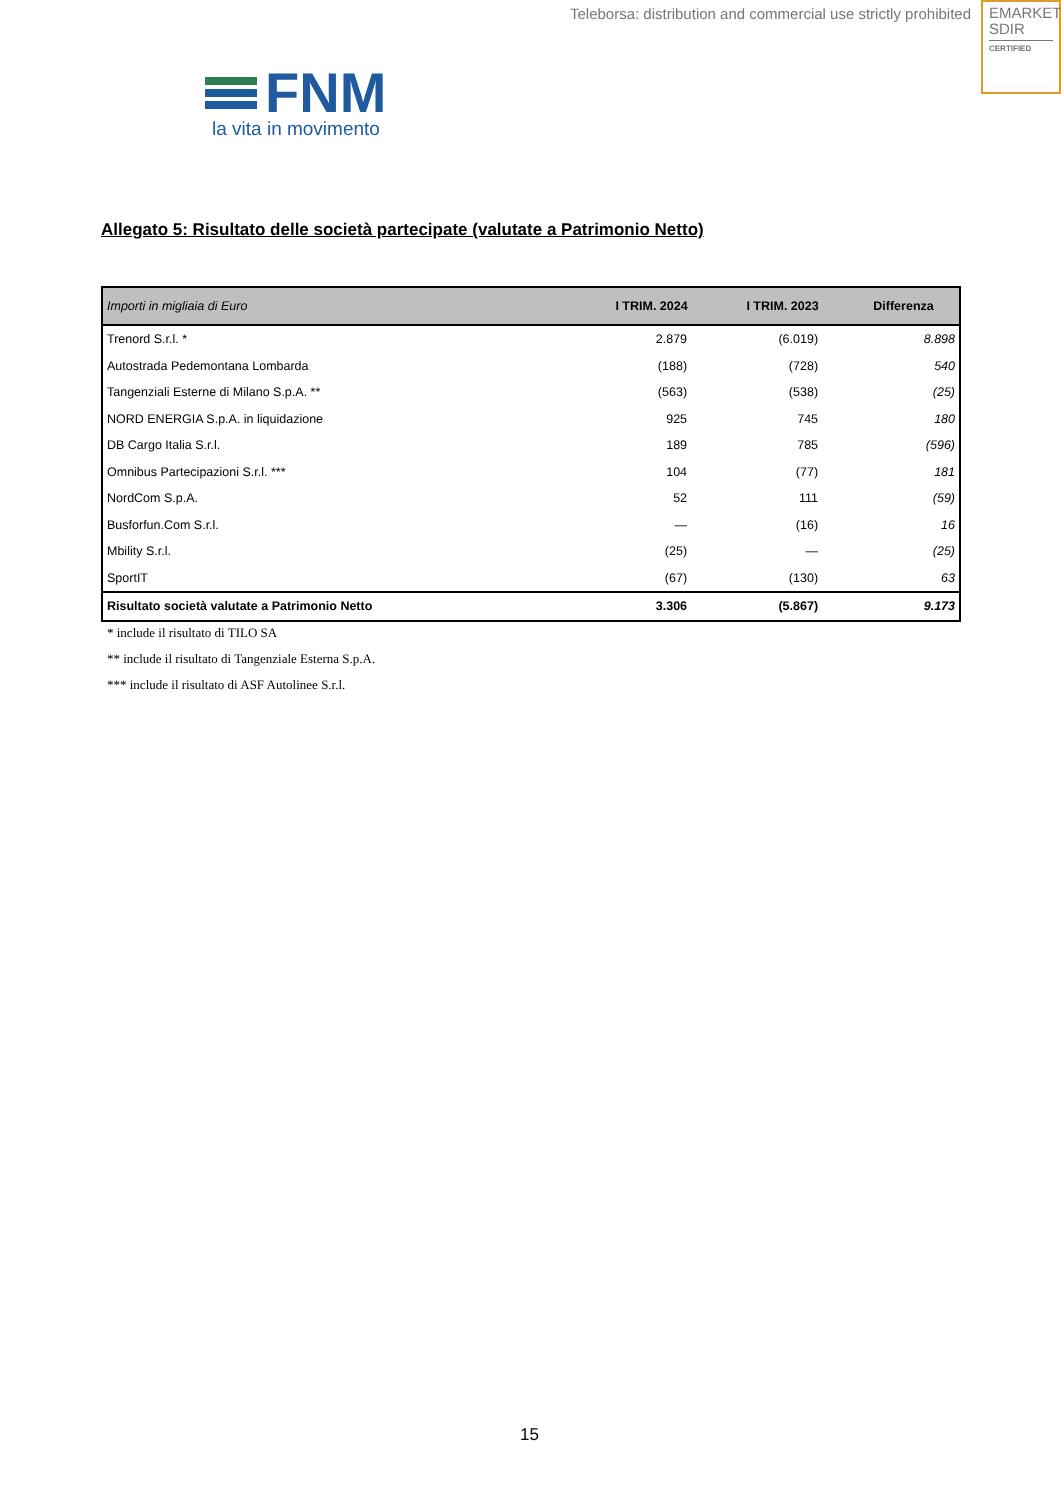Teleborsa: distribution and commercial use strictly prohibited
EMARKET
SDIR
CERTIFIED
FNM
la vita in movimento
Allegato 5: Risultato delle società partecipate (valutate a Patrimonio Netto)
| Importi in migliaia di Euro | I TRIM. 2024 | I TRIM. 2023 | Differenza |
| --- | --- | --- | --- |
| Trenord S.r.l. * | 2.879 | (6.019) | 8.898 |
| Autostrada Pedemontana Lombarda | (188) | (728) | 540 |
| Tangenziali Esterne di Milano S.p.A. ** | (563) | (538) | (25) |
| NORD ENERGIA S.p.A. in liquidazione | 925 | 745 | 180 |
| DB Cargo Italia S.r.l. | 189 | 785 | (596) |
| Omnibus Partecipazioni S.r.l. *** | 104 | (77) | 181 |
| NordCom S.p.A. | 52 | 111 | (59) |
| Busforfun.Com S.r.l. | — | (16) | 16 |
| Mbility S.r.l. | (25) | — | (25) |
| SportIT | (67) | (130) | 63 |
| Risultato società valutate a Patrimonio Netto | 3.306 | (5.867) | 9.173 |
* include il risultato di TILO SA
** include il risultato di Tangenziale Esterna S.p.A.
*** include il risultato di ASF Autolinee S.r.l.
15